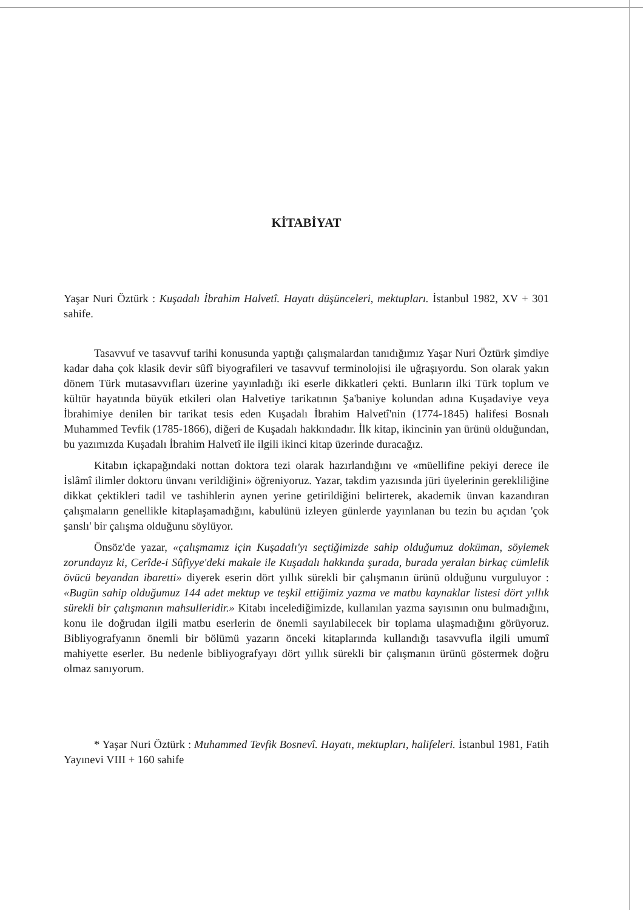KİTABİYAT
Yaşar Nuri Öztürk : Kuşadalı İbrahim Halvetî. Hayatı düşünceleri, mektupları. İstanbul 1982, XV + 301 sahife.
Tasavvuf ve tasavvuf tarihi konusunda yaptığı çalışmalardan tanıdığımız Yaşar Nuri Öztürk şimdiye kadar daha çok klasik devir sûfî biyografileri ve tasavvuf terminolojisi ile uğraşıyordu. Son olarak yakın dönem Türk mutasavvıfları üzerine yayınladığı iki eserle dikkatleri çekti. Bunların ilki Türk toplum ve kültür hayatında büyük etkileri olan Halvetiye tarikatının Şa'baniye kolundan adına Kuşadaviye veya İbrahimiye denilen bir tarikat tesis eden Kuşadalı İbrahim Halvetî'nin (1774-1845) halifesi Bosnalı Muhammed Tevfik (1785-1866), diğeri de Kuşadalı hakkındadır. İlk kitap, ikincinin yan ürünü olduğundan, bu yazımızda Kuşadalı İbrahim Halvetî ile ilgili ikinci kitap üzerinde duracağız.
Kitabın içkapağındaki nottan doktora tezi olarak hazırlandığını ve «müellifine pekiyi derece ile İslâmî ilimler doktoru ünvanı verildiğini» öğreniyoruz. Yazar, takdim yazısında jüri üyelerinin gerekliliğine dikkat çektikleri tadil ve tashihlerin aynen yerine getirildiğini belirterek, akademik ünvan kazandıran çalışmaların genellikle kitaplaşamadığını, kabulünü izleyen günlerde yayınlanan bu tezin bu açıdan 'çok şanslı' bir çalışma olduğunu söylüyor.
Önsöz'de yazar, «çalışmamız için Kuşadalı'yı seçtiğimizde sahip olduğumuz doküman, söylemek zorundayız ki, Cerîde-i Sûfiyye'deki makale ile Kuşadalı hakkında şurada, burada yeralan birkaç cümlelik övücü beyandan ibaretti» diyerek eserin dört yıllık sürekli bir çalışmanın ürünü olduğunu vurguluyor : «Bugün sahip olduğumuz 144 adet mektup ve teşkil ettiğimiz yazma ve matbu kaynaklar listesi dört yıllık sürekli bir çalışmanın mahsulleridir.» Kitabı incelediğimizde, kullanılan yazma sayısının onu bulmadığını, konu ile doğrudan ilgili matbu eserlerin de önemli sayılabilecek bir toplama ulaşmadığını görüyoruz. Bibliyografyanın önemli bir bölümü yazarın önceki kitaplarında kullandığı tasavvufla ilgili umumî mahiyette eserler. Bu nedenle bibliyografyayı dört yıllık sürekli bir çalışmanın ürünü göstermek doğru olmaz sanıyorum.
* Yaşar Nuri Öztürk : Muhammed Tevfik Bosnevî. Hayatı, mektupları, halifeleri. İstanbul 1981, Fatih Yayınevi VIII + 160 sahife